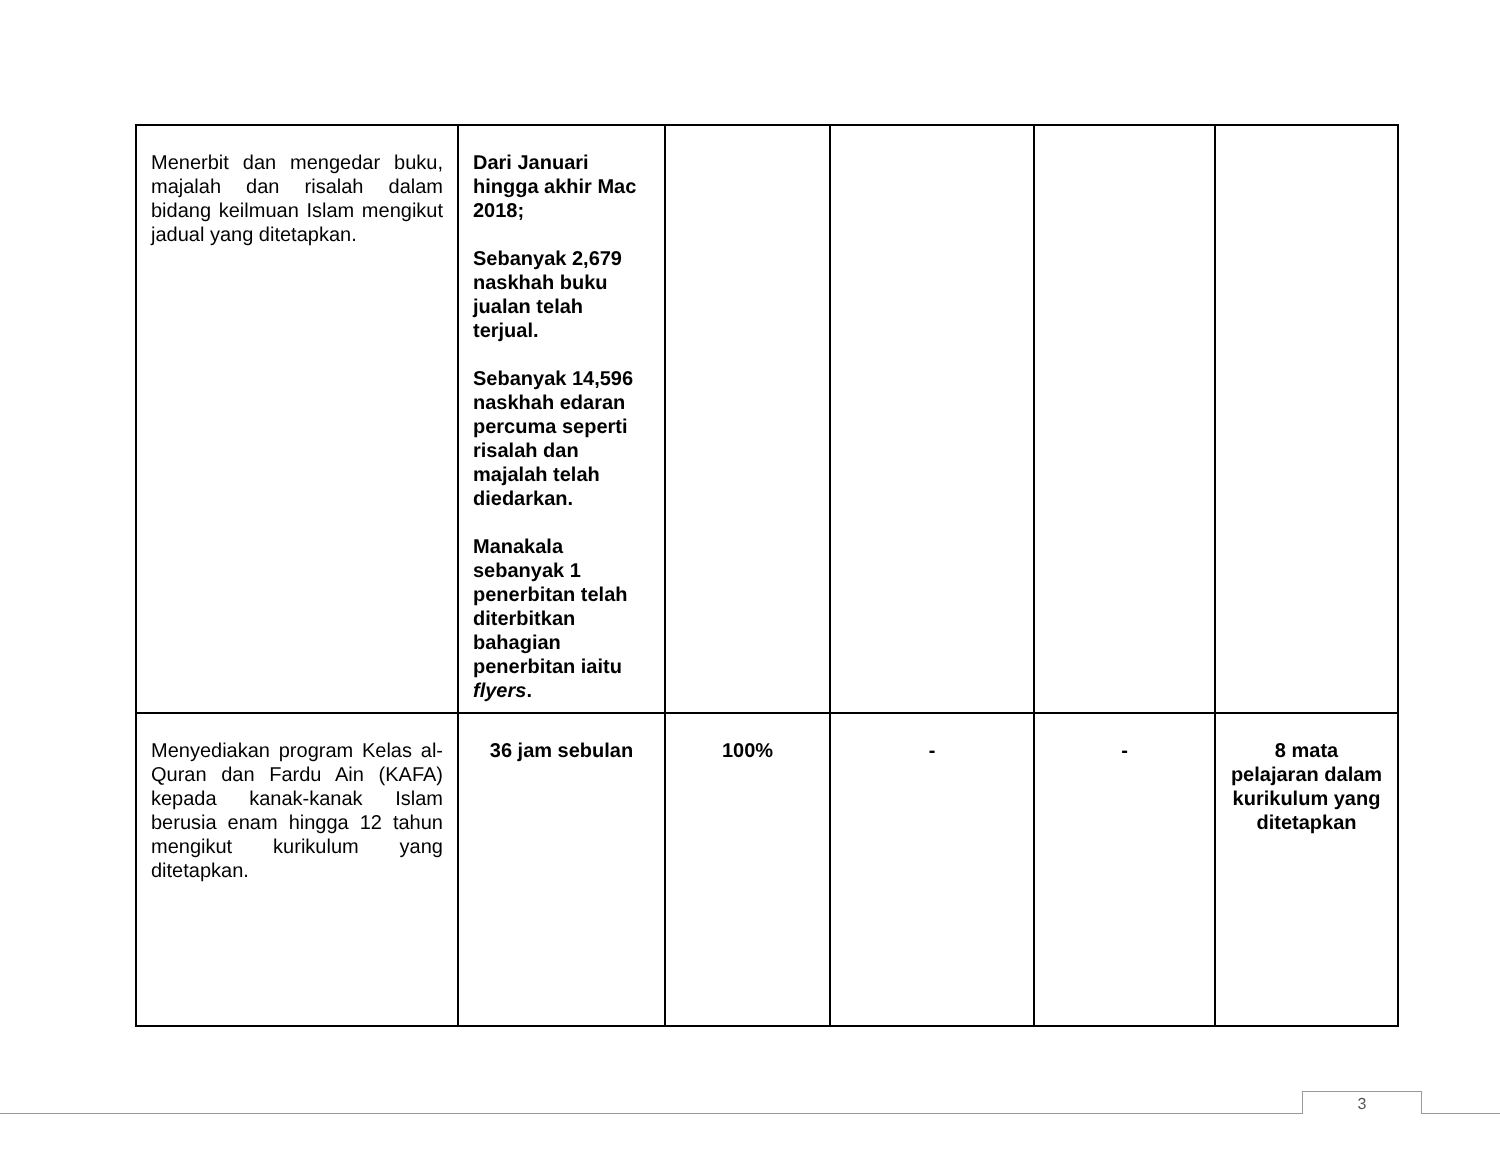| Menerbit dan mengedar buku, majalah dan risalah dalam bidang keilmuan Islam mengikut jadual yang ditetapkan. | Dari Januari hingga akhir Mac 2018; Sebanyak 2,679 naskhah buku jualan telah terjual. Sebanyak 14,596 naskhah edaran percuma seperti risalah dan majalah telah diedarkan. Manakala sebanyak 1 penerbitan telah diterbitkan bahagian penerbitan iaitu flyers . | | | | |
| Menyediakan program Kelas al-Quran dan Fardu Ain (KAFA) kepada kanak-kanak Islam berusia enam hingga 12 tahun mengikut kurikulum yang ditetapkan. | 36 jam sebulan | 100% | - | - | 8 mata pelajaran dalam kurikulum yang ditetapkan |
3